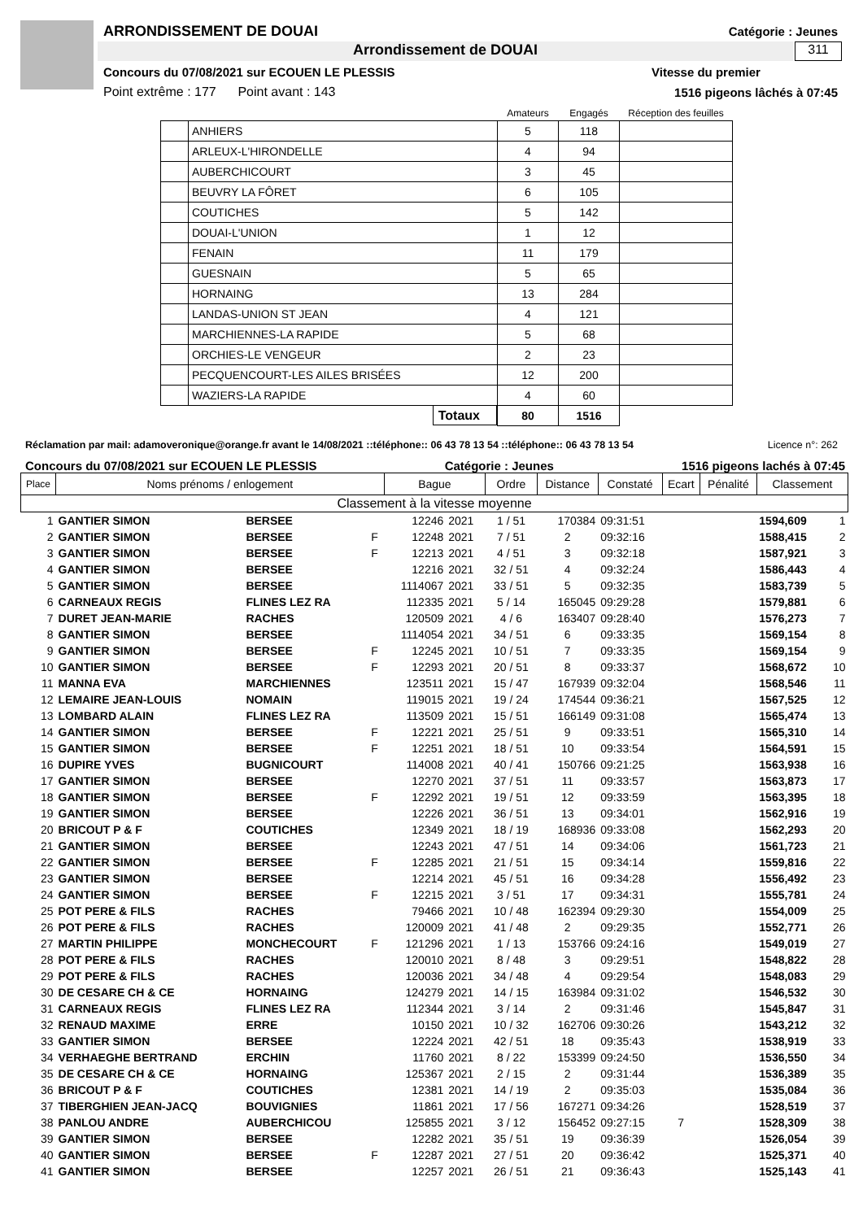ARRONDISSEMENT DE DOUAI Catégorie : Jeunes
Arrondissement de DOUAI 311
Concours du 07/08/2021 sur ECOUEN LE PLESSIS
Vitesse du premier
Point extrême : 177 Point avant : 143
1516 pigeons lâchés à 07:45
| | | Amateurs | Engagés | Réception des feuilles |
| --- | --- | --- | --- | --- |
| | ANHIERS | 5 | 118 | |
| | ARLEUX-L'HIRONDELLE | 4 | 94 | |
| | AUBERCHICOURT | 3 | 45 | |
| | BEUVRY LA FÔRET | 6 | 105 | |
| | COUTICHES | 5 | 142 | |
| | DOUAI-L'UNION | 1 | 12 | |
| | FENAIN | 11 | 179 | |
| | GUESNAIN | 5 | 65 | |
| | HORNAING | 13 | 284 | |
| | LANDAS-UNION ST JEAN | 4 | 121 | |
| | MARCHIENNES-LA RAPIDE | 5 | 68 | |
| | ORCHIES-LE VENGEUR | 2 | 23 | |
| | PECQUENCOURT-LES AILES BRISÉES | 12 | 200 | |
| | WAZIERS-LA RAPIDE | 4 | 60 | |
| | Totaux | 80 | 1516 | |
Réclamation par mail: adamoveronique@orange.fr avant le 14/08/2021 ::téléphone:: 06 43 78 13 54 ::téléphone:: 06 43 78 13 54 Licence n°: 262
Concours du 07/08/2021 sur ECOUEN LE PLESSIS Catégorie : Jeunes 1516 pigeons lachés à 07:45
| Place | Noms prénoms / enlogement | | | Bague | | Ordre | Distance | Constaté | Ecart | Pénalité | Classement | |
| --- | --- | --- | --- | --- | --- | --- | --- | --- | --- | --- | --- | --- |
| Classement à la vitesse moyenne | | | | | | | | | | | | |
| 1 | GANTIER SIMON | BERSEE | | 12246 | 2021 | 1 / 51 | 170384 | 09:31:51 | | | 1594,609 | 1 |
| 2 | GANTIER SIMON | BERSEE | F | 12248 | 2021 | 7 / 51 | 2 | 09:32:16 | | | 1588,415 | 2 |
| 3 | GANTIER SIMON | BERSEE | F | 12213 | 2021 | 4 / 51 | 3 | 09:32:18 | | | 1587,921 | 3 |
| 4 | GANTIER SIMON | BERSEE | | 12216 | 2021 | 32 / 51 | 4 | 09:32:24 | | | 1586,443 | 4 |
| 5 | GANTIER SIMON | BERSEE | | 1114067 | 2021 | 33 / 51 | 5 | 09:32:35 | | | 1583,739 | 5 |
| 6 | CARNEAUX REGIS | FLINES LEZ RA | | 112335 | 2021 | 5 / 14 | 165045 | 09:29:28 | | | 1579,881 | 6 |
| 7 | DURET JEAN-MARIE | RACHES | | 120509 | 2021 | 4 / 6 | 163407 | 09:28:40 | | | 1576,273 | 7 |
| 8 | GANTIER SIMON | BERSEE | | 1114054 | 2021 | 34 / 51 | 6 | 09:33:35 | | | 1569,154 | 8 |
| 9 | GANTIER SIMON | BERSEE | F | 12245 | 2021 | 10 / 51 | 7 | 09:33:35 | | | 1569,154 | 9 |
| 10 | GANTIER SIMON | BERSEE | F | 12293 | 2021 | 20 / 51 | 8 | 09:33:37 | | | 1568,672 | 10 |
| 11 | MANNA EVA | MARCHIENNES | | 123511 | 2021 | 15 / 47 | 167939 | 09:32:04 | | | 1568,546 | 11 |
| 12 | LEMAIRE JEAN-LOUIS | NOMAIN | | 119015 | 2021 | 19 / 24 | 174544 | 09:36:21 | | | 1567,525 | 12 |
| 13 | LOMBARD ALAIN | FLINES LEZ RA | | 113509 | 2021 | 15 / 51 | 166149 | 09:31:08 | | | 1565,474 | 13 |
| 14 | GANTIER SIMON | BERSEE | F | 12221 | 2021 | 25 / 51 | 9 | 09:33:51 | | | 1565,310 | 14 |
| 15 | GANTIER SIMON | BERSEE | F | 12251 | 2021 | 18 / 51 | 10 | 09:33:54 | | | 1564,591 | 15 |
| 16 | DUPIRE YVES | BUGNICOURT | | 114008 | 2021 | 40 / 41 | 150766 | 09:21:25 | | | 1563,938 | 16 |
| 17 | GANTIER SIMON | BERSEE | | 12270 | 2021 | 37 / 51 | 11 | 09:33:57 | | | 1563,873 | 17 |
| 18 | GANTIER SIMON | BERSEE | F | 12292 | 2021 | 19 / 51 | 12 | 09:33:59 | | | 1563,395 | 18 |
| 19 | GANTIER SIMON | BERSEE | | 12226 | 2021 | 36 / 51 | 13 | 09:34:01 | | | 1562,916 | 19 |
| 20 | BRICOUT P & F | COUTICHES | | 12349 | 2021 | 18 / 19 | 168936 | 09:33:08 | | | 1562,293 | 20 |
| 21 | GANTIER SIMON | BERSEE | | 12243 | 2021 | 47 / 51 | 14 | 09:34:06 | | | 1561,723 | 21 |
| 22 | GANTIER SIMON | BERSEE | F | 12285 | 2021 | 21 / 51 | 15 | 09:34:14 | | | 1559,816 | 22 |
| 23 | GANTIER SIMON | BERSEE | | 12214 | 2021 | 45 / 51 | 16 | 09:34:28 | | | 1556,492 | 23 |
| 24 | GANTIER SIMON | BERSEE | F | 12215 | 2021 | 3 / 51 | 17 | 09:34:31 | | | 1555,781 | 24 |
| 25 | POT PERE & FILS | RACHES | | 79466 | 2021 | 10 / 48 | 162394 | 09:29:30 | | | 1554,009 | 25 |
| 26 | POT PERE & FILS | RACHES | | 120009 | 2021 | 41 / 48 | 2 | 09:29:35 | | | 1552,771 | 26 |
| 27 | MARTIN PHILIPPE | MONCHECOURT | F | 121296 | 2021 | 1 / 13 | 153766 | 09:24:16 | | | 1549,019 | 27 |
| 28 | POT PERE & FILS | RACHES | | 120010 | 2021 | 8 / 48 | 3 | 09:29:51 | | | 1548,822 | 28 |
| 29 | POT PERE & FILS | RACHES | | 120036 | 2021 | 34 / 48 | 4 | 09:29:54 | | | 1548,083 | 29 |
| 30 | DE CESARE CH & CE | HORNAING | | 124279 | 2021 | 14 / 15 | 163984 | 09:31:02 | | | 1546,532 | 30 |
| 31 | CARNEAUX REGIS | FLINES LEZ RA | | 112344 | 2021 | 3 / 14 | 2 | 09:31:46 | | | 1545,847 | 31 |
| 32 | RENAUD MAXIME | ERRE | | 10150 | 2021 | 10 / 32 | 162706 | 09:30:26 | | | 1543,212 | 32 |
| 33 | GANTIER SIMON | BERSEE | | 12224 | 2021 | 42 / 51 | 18 | 09:35:43 | | | 1538,919 | 33 |
| 34 | VERHAEGHE BERTRAND | ERCHIN | | 11760 | 2021 | 8 / 22 | 153399 | 09:24:50 | | | 1536,550 | 34 |
| 35 | DE CESARE CH & CE | HORNAING | | 125367 | 2021 | 2 / 15 | 2 | 09:31:44 | | | 1536,389 | 35 |
| 36 | BRICOUT P & F | COUTICHES | | 12381 | 2021 | 14 / 19 | 2 | 09:35:03 | | | 1535,084 | 36 |
| 37 | TIBERGHIEN JEAN-JACQ | BOUVIGNIES | | 11861 | 2021 | 17 / 56 | 167271 | 09:34:26 | | | 1528,519 | 37 |
| 38 | PANLOU ANDRE | AUBERCHICOU | | 125855 | 2021 | 3 / 12 | 156452 | 09:27:15 | 7 | | 1528,309 | 38 |
| 39 | GANTIER SIMON | BERSEE | | 12282 | 2021 | 35 / 51 | 19 | 09:36:39 | | | 1526,054 | 39 |
| 40 | GANTIER SIMON | BERSEE | F | 12287 | 2021 | 27 / 51 | 20 | 09:36:42 | | | 1525,371 | 40 |
| 41 | GANTIER SIMON | BERSEE | | 12257 | 2021 | 26 / 51 | 21 | 09:36:43 | | | 1525,143 | 41 |